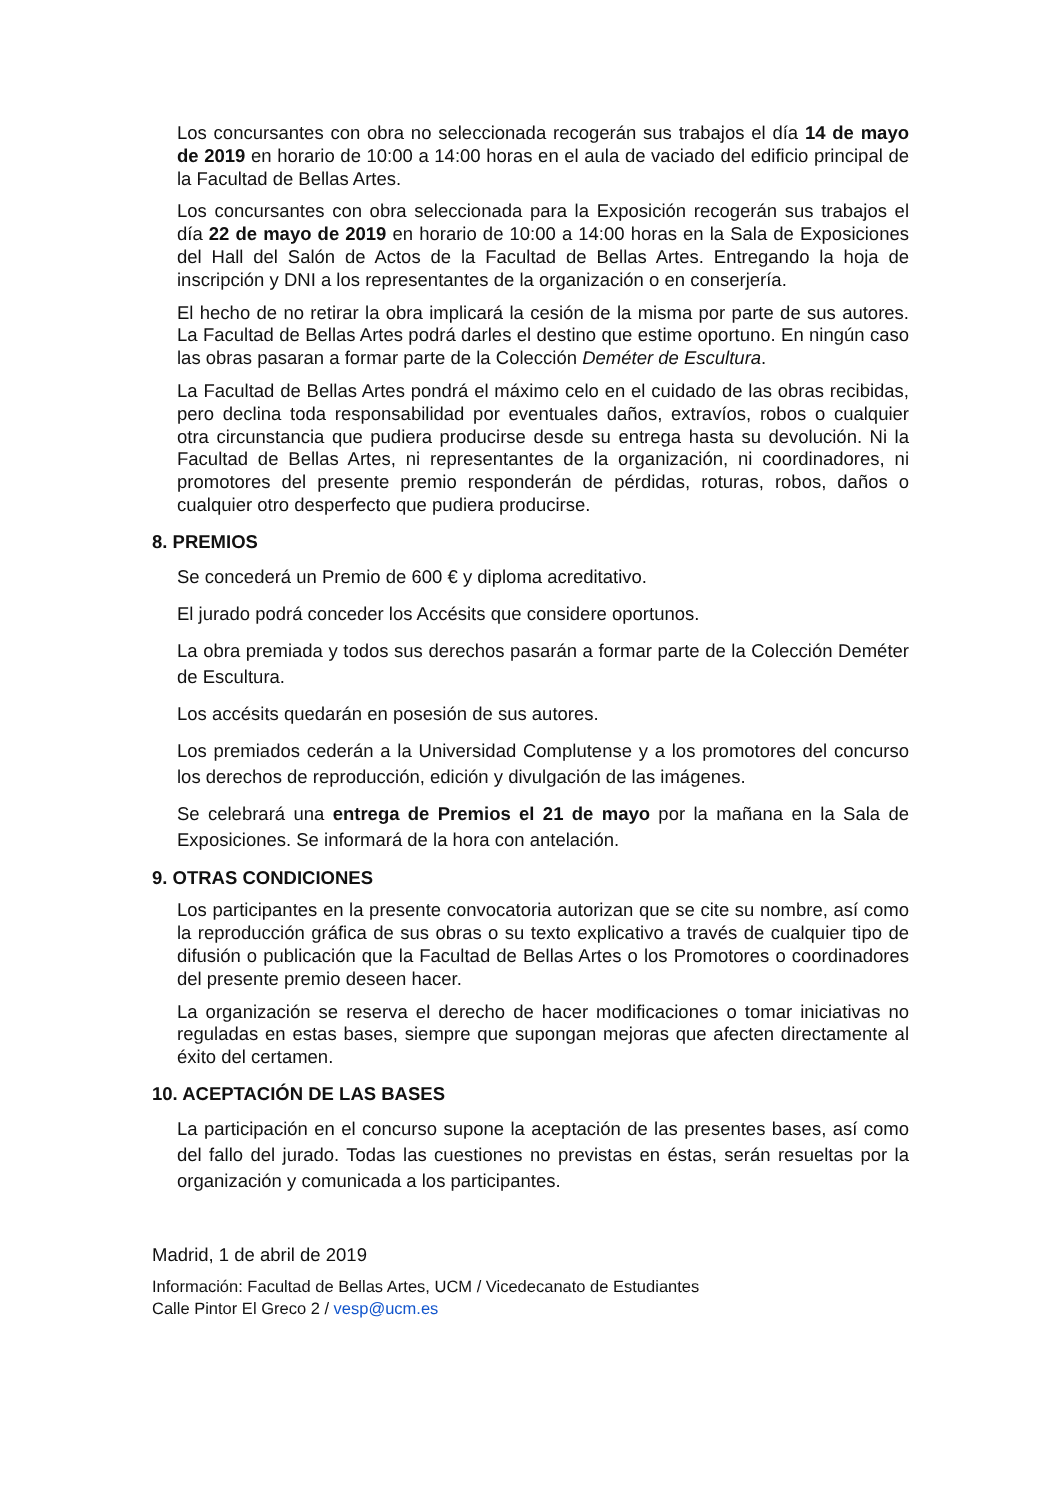Los concursantes con obra no seleccionada recogerán sus trabajos el día 14 de mayo de 2019 en horario de 10:00 a 14:00 horas en el aula de vaciado del edificio principal de la Facultad de Bellas Artes.
Los concursantes con obra seleccionada para la Exposición recogerán sus trabajos el día 22 de mayo de 2019 en horario de 10:00 a 14:00 horas en la Sala de Exposiciones del Hall del Salón de Actos de la Facultad de Bellas Artes. Entregando la hoja de inscripción y DNI a los representantes de la organización o en conserjería.
El hecho de no retirar la obra implicará la cesión de la misma por parte de sus autores. La Facultad de Bellas Artes podrá darles el destino que estime oportuno. En ningún caso las obras pasaran a formar parte de la Colección Deméter de Escultura.
La Facultad de Bellas Artes pondrá el máximo celo en el cuidado de las obras recibidas, pero declina toda responsabilidad por eventuales daños, extravíos, robos o cualquier otra circunstancia que pudiera producirse desde su entrega hasta su devolución. Ni la Facultad de Bellas Artes, ni representantes de la organización, ni coordinadores, ni promotores del presente premio responderán de pérdidas, roturas, robos, daños o cualquier otro desperfecto que pudiera producirse.
8. PREMIOS
Se concederá un Premio de 600 € y diploma acreditativo.
El jurado podrá conceder los Accésits que considere oportunos.
La obra premiada y todos sus derechos pasarán a formar parte de la Colección Deméter de Escultura.
Los accésits quedarán en posesión de sus autores.
Los premiados cederán a la Universidad Complutense y a los promotores del concurso los derechos de reproducción, edición y divulgación de las imágenes.
Se celebrará una entrega de Premios el 21 de mayo por la mañana en la Sala de Exposiciones. Se informará de la hora con antelación.
9. OTRAS CONDICIONES
Los participantes en la presente convocatoria autorizan que se cite su nombre, así como la reproducción gráfica de sus obras o su texto explicativo a través de cualquier tipo de difusión o publicación que la Facultad de Bellas Artes o los Promotores o coordinadores del presente premio deseen hacer.
La organización se reserva el derecho de hacer modificaciones o tomar iniciativas no reguladas en estas bases, siempre que supongan mejoras que afecten directamente al éxito del certamen.
10. ACEPTACIÓN DE LAS BASES
La participación en el concurso supone la aceptación de las presentes bases, así como del fallo del jurado. Todas las cuestiones no previstas en éstas, serán resueltas por la organización y comunicada a los participantes.
Madrid, 1 de abril de 2019
Información: Facultad de Bellas Artes, UCM / Vicedecanato de Estudiantes
Calle Pintor El Greco 2 / vesp@ucm.es